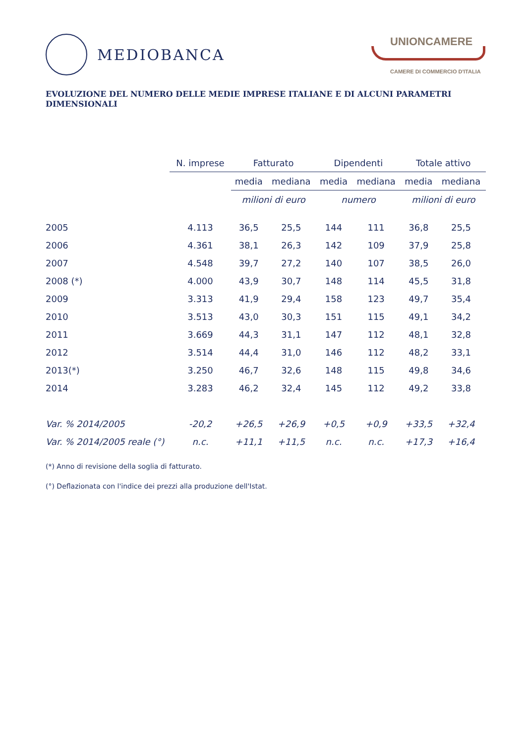MEDIOBANCA
UNIONCAMERE
CAMERE DI COMMERCIO D'ITALIA
EVOLUZIONE DEL NUMERO DELLE MEDIE IMPRESE ITALIANE E DI ALCUNI PARAMETRI DIMENSIONALI
| | N. imprese | Fatturato | | Dipendenti | | Totale attivo | |
| --- | --- | --- | --- | --- | --- | --- | --- |
| | | media | mediana | media | mediana | media | mediana |
| | | milioni di euro | | numero | | milioni di euro | |
| 2005 | 4.113 | 36,5 | 25,5 | 144 | 111 | 36,8 | 25,5 |
| 2006 | 4.361 | 38,1 | 26,3 | 142 | 109 | 37,9 | 25,8 |
| 2007 | 4.548 | 39,7 | 27,2 | 140 | 107 | 38,5 | 26,0 |
| 2008 (*) | 4.000 | 43,9 | 30,7 | 148 | 114 | 45,5 | 31,8 |
| 2009 | 3.313 | 41,9 | 29,4 | 158 | 123 | 49,7 | 35,4 |
| 2010 | 3.513 | 43,0 | 30,3 | 151 | 115 | 49,1 | 34,2 |
| 2011 | 3.669 | 44,3 | 31,1 | 147 | 112 | 48,1 | 32,8 |
| 2012 | 3.514 | 44,4 | 31,0 | 146 | 112 | 48,2 | 33,1 |
| 2013(*) | 3.250 | 46,7 | 32,6 | 148 | 115 | 49,8 | 34,6 |
| 2014 | 3.283 | 46,2 | 32,4 | 145 | 112 | 49,2 | 33,8 |
| Var. % 2014/2005 | -20,2 | +26,5 | +26,9 | +0,5 | +0,9 | +33,5 | +32,4 |
| Var. % 2014/2005 reale (°) | n.c. | +11,1 | +11,5 | n.c. | n.c. | +17,3 | +16,4 |
(*) Anno di revisione della soglia di fatturato.
(°) Deflazionata con l'indice dei prezzi alla produzione dell'Istat.